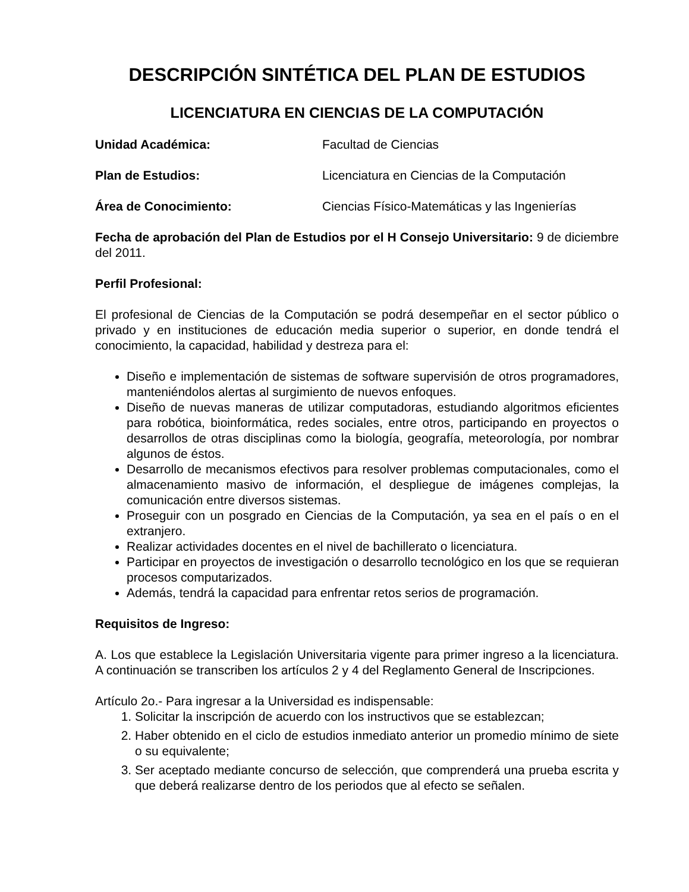DESCRIPCIÓN SINTÉTICA DEL PLAN DE ESTUDIOS
LICENCIATURA EN CIENCIAS DE LA COMPUTACIÓN
Unidad Académica: Facultad de Ciencias
Plan de Estudios: Licenciatura en Ciencias de la Computación
Área de Conocimiento: Ciencias Físico-Matemáticas y las Ingenierías
Fecha de aprobación del Plan de Estudios por el H Consejo Universitario: 9 de diciembre del 2011.
Perfil Profesional:
El profesional de Ciencias de la Computación se podrá desempeñar en el sector público o privado y en instituciones de educación media superior o superior, en donde tendrá el conocimiento, la capacidad, habilidad y destreza para el:
Diseño e implementación de sistemas de software supervisión de otros programadores, manteniéndolos alertas al surgimiento de nuevos enfoques.
Diseño de nuevas maneras de utilizar computadoras, estudiando algoritmos eficientes para robótica, bioinformática, redes sociales, entre otros, participando en proyectos o desarrollos de otras disciplinas como la biología, geografía, meteorología, por nombrar algunos de éstos.
Desarrollo de mecanismos efectivos para resolver problemas computacionales, como el almacenamiento masivo de información, el despliegue de imágenes complejas, la comunicación entre diversos sistemas.
Proseguir con un posgrado en Ciencias de la Computación, ya sea en el país o en el extranjero.
Realizar actividades docentes en el nivel de bachillerato o licenciatura.
Participar en proyectos de investigación o desarrollo tecnológico en los que se requieran procesos computarizados.
Además, tendrá la capacidad para enfrentar retos serios de programación.
Requisitos de Ingreso:
A. Los que establece la Legislación Universitaria vigente para primer ingreso a la licenciatura. A continuación se transcriben los artículos 2 y 4 del Reglamento General de Inscripciones.
Artículo 2o.- Para ingresar a la Universidad es indispensable:
1. Solicitar la inscripción de acuerdo con los instructivos que se establezcan;
2. Haber obtenido en el ciclo de estudios inmediato anterior un promedio mínimo de siete o su equivalente;
3. Ser aceptado mediante concurso de selección, que comprenderá una prueba escrita y que deberá realizarse dentro de los periodos que al efecto se señalen.